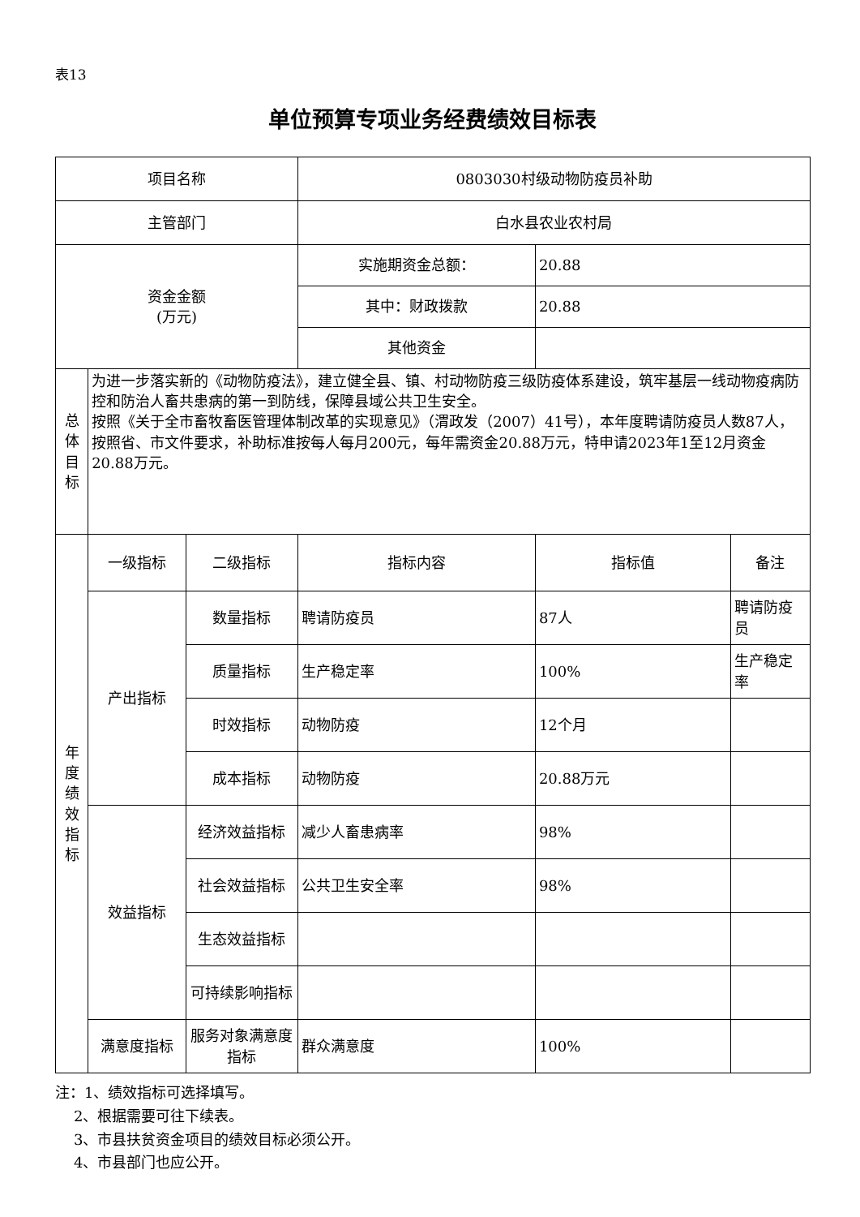表13
单位预算专项业务经费绩效目标表
| 项目名称 | | | 0803030村级动物防疫员补助 | | |
| 主管部门 | | | 白水县农业农村局 | | |
| 资金金额 (万元) | | | 实施期资金总额： | 20.88 | |
| | | | 其中：财政拨款 | 20.88 | |
| | | | 其他资金 | | |
| 总 体 目 标 | 为进一步落实新的《动物防疫法》，建立健全县、镇、村动物防疫三级防疫体系建设，筑牢基层一线动物疫病防控和防治人畜共患病的第一到防线，保障县域公共卫生安全。 按照《关于全市畜牧畜医管理体制改革的实现意见》（渭政发（2007）41号），本年度聘请防疫员人数87人，按照省、市文件要求，补助标准按每人每月200元，每年需资金20.88万元，特申请2023年1至12月资金20.88万元。 | | | | |
| 年 度 绩 效 指 标 | 一级指标 | 二级指标 | 指标内容 | 指标值 | 备注 |
| | 产出指标 | 数量指标 | 聘请防疫员 | 87人 | 聘请防疫员 |
| | | 质量指标 | 生产稳定率 | 100% | 生产稳定率 |
| | | 时效指标 | 动物防疫 | 12个月 | |
| | | 成本指标 | 动物防疫 | 20.88万元 | |
| | 效益指标 | 经济效益指标 | 减少人畜患病率 | 98% | |
| | | 社会效益指标 | 公共卫生安全率 | 98% | |
| | | 生态效益指标 | | | |
| | | 可持续影响指标 | | | |
| | 满意度指标 | 服务对象满意度指标 | 群众满意度 | 100% | |
注：1、绩效指标可选择填写。
2、根据需要可往下续表。
3、市县扶贫资金项目的绩效目标必须公开。
4、市县部门也应公开。